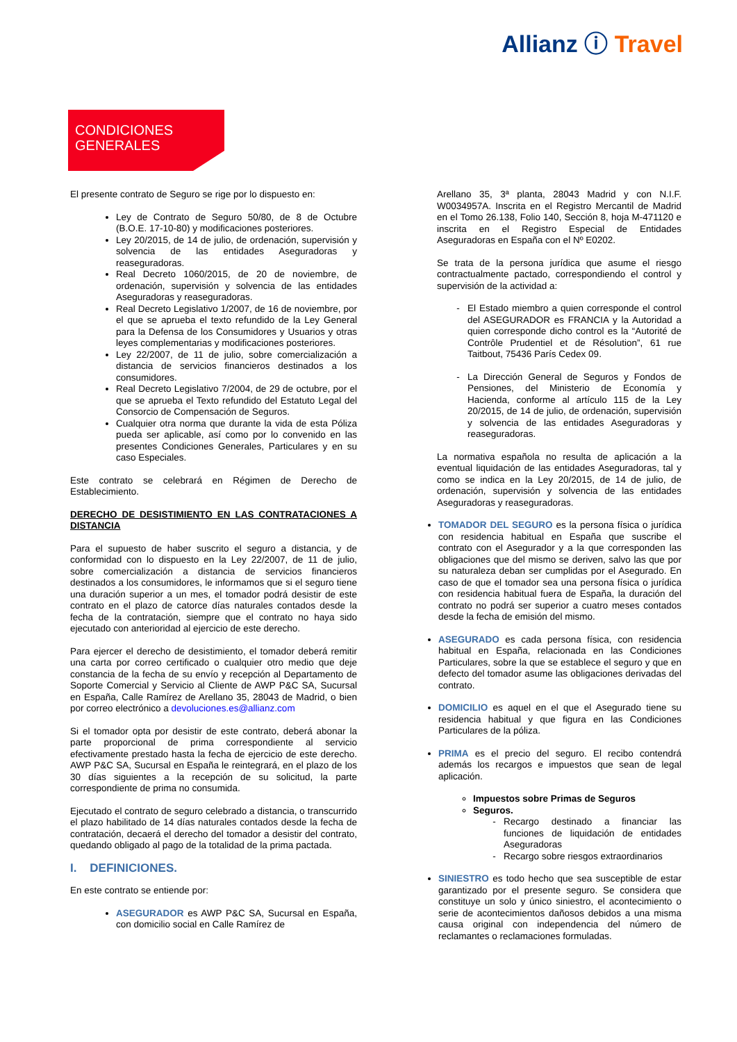Allianz ⓘ Travel
CONDICIONES
GENERALES
El presente contrato de Seguro se rige por lo dispuesto en:
Ley de Contrato de Seguro 50/80, de 8 de Octubre (B.O.E. 17-10-80) y modificaciones posteriores.
Ley 20/2015, de 14 de julio, de ordenación, supervisión y solvencia de las entidades Aseguradoras y reaseguradoras.
Real Decreto 1060/2015, de 20 de noviembre, de ordenación, supervisión y solvencia de las entidades Aseguradoras y reaseguradoras.
Real Decreto Legislativo 1/2007, de 16 de noviembre, por el que se aprueba el texto refundido de la Ley General para la Defensa de los Consumidores y Usuarios y otras leyes complementarias y modificaciones posteriores.
Ley 22/2007, de 11 de julio, sobre comercialización a distancia de servicios financieros destinados a los consumidores.
Real Decreto Legislativo 7/2004, de 29 de octubre, por el que se aprueba el Texto refundido del Estatuto Legal del Consorcio de Compensación de Seguros.
Cualquier otra norma que durante la vida de esta Póliza pueda ser aplicable, así como por lo convenido en las presentes Condiciones Generales, Particulares y en su caso Especiales.
Este contrato se celebrará en Régimen de Derecho de Establecimiento.
DERECHO DE DESISTIMIENTO EN LAS CONTRATACIONES A DISTANCIA
Para el supuesto de haber suscrito el seguro a distancia, y de conformidad con lo dispuesto en la Ley 22/2007, de 11 de julio, sobre comercialización a distancia de servicios financieros destinados a los consumidores, le informamos que si el seguro tiene una duración superior a un mes, el tomador podrá desistir de este contrato en el plazo de catorce días naturales contados desde la fecha de la contratación, siempre que el contrato no haya sido ejecutado con anterioridad al ejercicio de este derecho.
Para ejercer el derecho de desistimiento, el tomador deberá remitir una carta por correo certificado o cualquier otro medio que deje constancia de la fecha de su envío y recepción al Departamento de Soporte Comercial y Servicio al Cliente de AWP P&C SA, Sucursal en España, Calle Ramírez de Arellano 35, 28043 de Madrid, o bien por correo electrónico a devoluciones.es@allianz.com
Si el tomador opta por desistir de este contrato, deberá abonar la parte proporcional de prima correspondiente al servicio efectivamente prestado hasta la fecha de ejercicio de este derecho. AWP P&C SA, Sucursal en España le reintegrará, en el plazo de los 30 días siguientes a la recepción de su solicitud, la parte correspondiente de prima no consumida.
Ejecutado el contrato de seguro celebrado a distancia, o transcurrido el plazo habilitado de 14 días naturales contados desde la fecha de contratación, decaerá el derecho del tomador a desistir del contrato, quedando obligado al pago de la totalidad de la prima pactada.
I. DEFINICIONES.
En este contrato se entiende por:
ASEGURADOR es AWP P&C SA, Sucursal en España, con domicilio social en Calle Ramírez de
Arellano 35, 3ª planta, 28043 Madrid y con N.I.F. W0034957A. Inscrita en el Registro Mercantil de Madrid en el Tomo 26.138, Folio 140, Sección 8, hoja M-471120 e inscrita en el Registro Especial de Entidades Aseguradoras en España con el Nº E0202.
Se trata de la persona jurídica que asume el riesgo contractualmente pactado, correspondiendo el control y supervisión de la actividad a:
El Estado miembro a quien corresponde el control del ASEGURADOR es FRANCIA y la Autoridad a quien corresponde dicho control es la “Autorité de Contrôle Prudentiel et de Résolution”, 61 rue Taitbout, 75436 París Cedex 09.
La Dirección General de Seguros y Fondos de Pensiones, del Ministerio de Economía y Hacienda, conforme al artículo 115 de la Ley 20/2015, de 14 de julio, de ordenación, supervisión y solvencia de las entidades Aseguradoras y reaseguradoras.
La normativa española no resulta de aplicación a la eventual liquidación de las entidades Aseguradoras, tal y como se indica en la Ley 20/2015, de 14 de julio, de ordenación, supervisión y solvencia de las entidades Aseguradoras y reaseguradoras.
TOMADOR DEL SEGURO es la persona física o jurídica con residencia habitual en España que suscribe el contrato con el Asegurador y a la que corresponden las obligaciones que del mismo se deriven, salvo las que por su naturaleza deban ser cumplidas por el Asegurado. En caso de que el tomador sea una persona física o jurídica con residencia habitual fuera de España, la duración del contrato no podrá ser superior a cuatro meses contados desde la fecha de emisión del mismo.
ASEGURADO es cada persona física, con residencia habitual en España, relacionada en las Condiciones Particulares, sobre la que se establece el seguro y que en defecto del tomador asume las obligaciones derivadas del contrato.
DOMICILIO es aquel en el que el Asegurado tiene su residencia habitual y que figura en las Condiciones Particulares de la póliza.
PRIMA es el precio del seguro. El recibo contendrá además los recargos e impuestos que sean de legal aplicación.
Impuestos sobre Primas de Seguros
Seguros.
Recargo destinado a financiar las funciones de liquidación de entidades Aseguradoras
Recargo sobre riesgos extraordinarios
SINIESTRO es todo hecho que sea susceptible de estar garantizado por el presente seguro. Se considera que constituye un solo y único siniestro, el acontecimiento o serie de acontecimientos dañosos debidos a una misma causa original con independencia del número de reclamantes o reclamaciones formuladas.